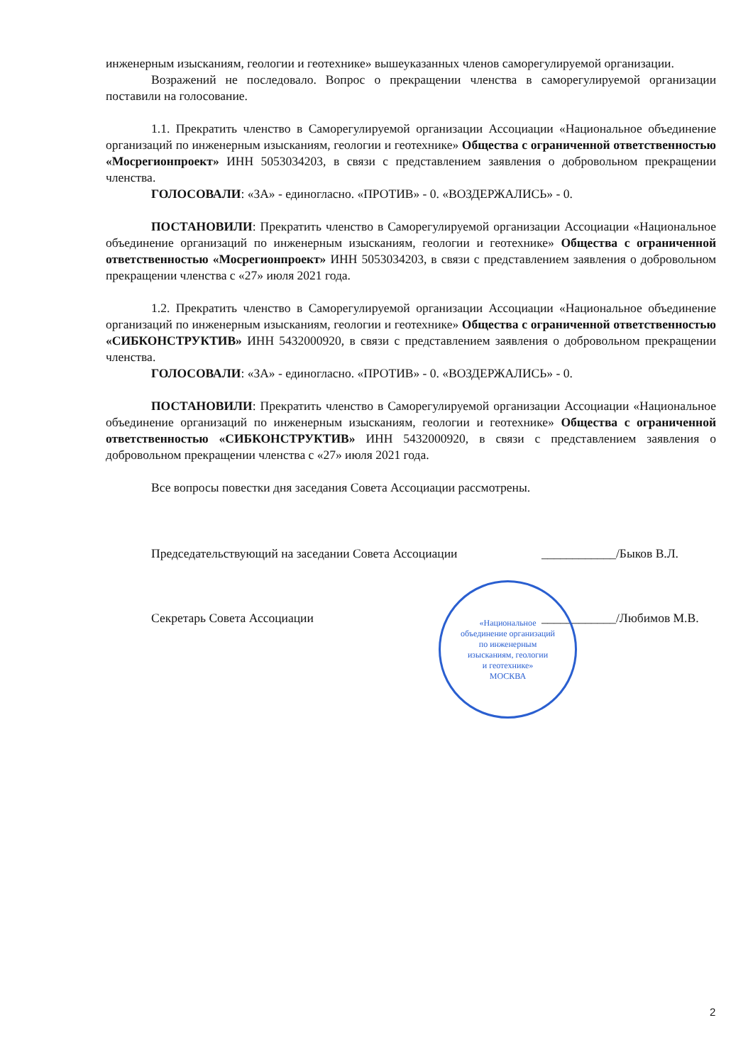инженерным изысканиям, геологии и геотехнике» вышеуказанных членов саморегулируемой организации.
Возражений не последовало. Вопрос о прекращении членства в саморегулируемой организации поставили на голосование.
1.1. Прекратить членство в Саморегулируемой организации Ассоциации «Национальное объединение организаций по инженерным изысканиям, геологии и геотехнике» Общества с ограниченной ответственностью «Мосрегионпроект» ИНН 5053034203, в связи с представлением заявления о добровольном прекращении членства.
ГОЛОСОВАЛИ: «ЗА» - единогласно. «ПРОТИВ» - 0. «ВОЗДЕРЖАЛИСЬ» - 0.
ПОСТАНОВИЛИ: Прекратить членство в Саморегулируемой организации Ассоциации «Национальное объединение организаций по инженерным изысканиям, геологии и геотехнике» Общества с ограниченной ответственностью «Мосрегионпроект» ИНН 5053034203, в связи с представлением заявления о добровольном прекращении членства с «27» июля 2021 года.
1.2. Прекратить членство в Саморегулируемой организации Ассоциации «Национальное объединение организаций по инженерным изысканиям, геологии и геотехнике» Общества с ограниченной ответственностью «СИБКОНСТРУКТИВ» ИНН 5432000920, в связи с представлением заявления о добровольном прекращении членства.
ГОЛОСОВАЛИ: «ЗА» - единогласно. «ПРОТИВ» - 0. «ВОЗДЕРЖАЛИСЬ» - 0.
ПОСТАНОВИЛИ: Прекратить членство в Саморегулируемой организации Ассоциации «Национальное объединение организаций по инженерным изысканиям, геологии и геотехнике» Общества с ограниченной ответственностью «СИБКОНСТРУКТИВ» ИНН 5432000920, в связи с представлением заявления о добровольном прекращении членства с «27» июля 2021 года.
Все вопросы повестки дня заседания Совета Ассоциации рассмотрены.
Председательствующий на заседании Совета Ассоциации ____________/Быков В.Л.
Секретарь Совета Ассоциации ____________/Любимов М.В.
«Национальное
объединение организаций
по инженерным
изысканиям, геологии
и геотехнике»
МОСКВА
2